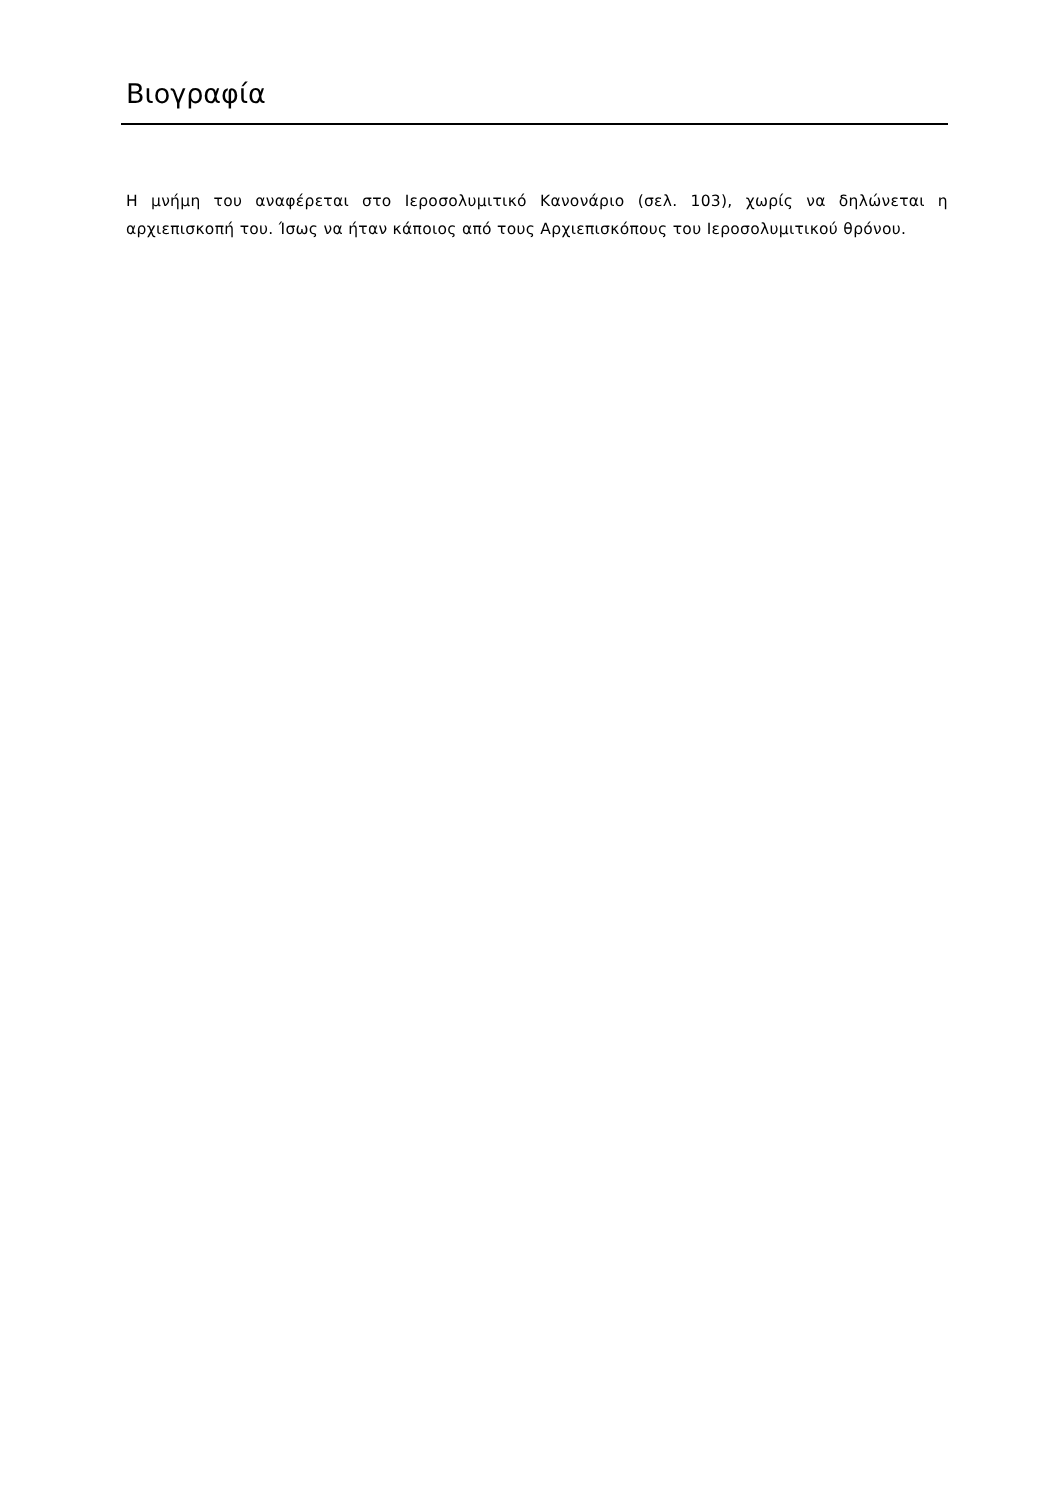Βιογραφία
Η μνήμη του αναφέρεται στο Ιεροσολυμιτικό Κανονάριο (σελ. 103), χωρίς να δηλώνεται η αρχιεπισκοπή του. Ίσως να ήταν κάποιος από τους Αρχιεπισκόπους του Ιεροσολυμιτικού θρόνου.